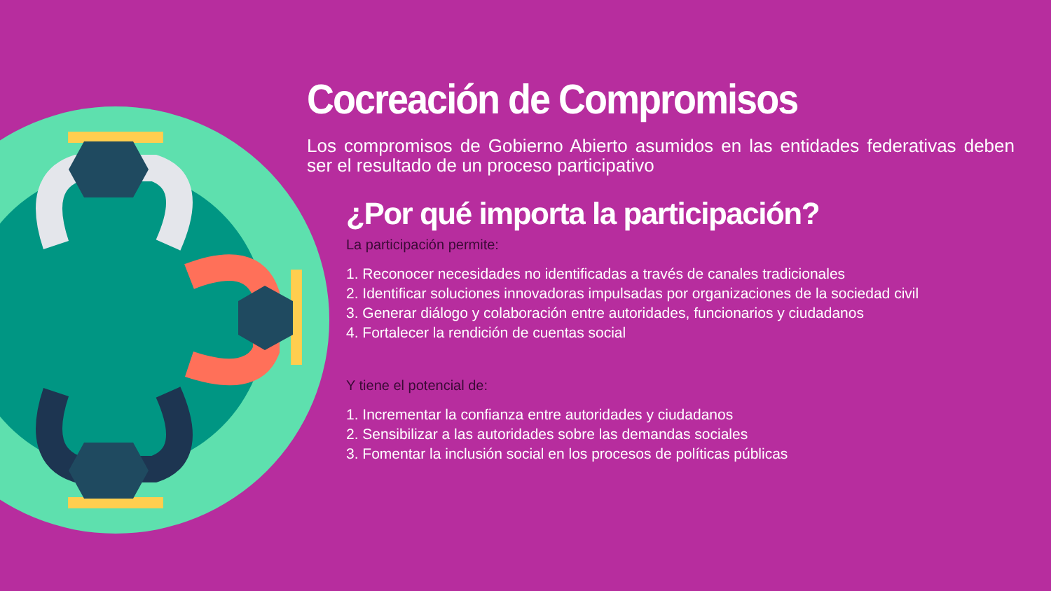Cocreación de Compromisos
Los compromisos de Gobierno Abierto asumidos en las entidades federativas deben ser el resultado de un proceso participativo
¿Por qué importa la participación?
La participación permite:
1. Reconocer necesidades no identificadas a través de canales tradicionales
2. Identificar soluciones innovadoras impulsadas por organizaciones de la sociedad civil
3. Generar diálogo y colaboración entre autoridades, funcionarios y ciudadanos
4. Fortalecer la rendición de cuentas social
Y tiene el potencial de:
1. Incrementar la confianza entre autoridades y ciudadanos
2. Sensibilizar a las autoridades sobre las demandas sociales
3. Fomentar la inclusión social en los procesos de políticas públicas